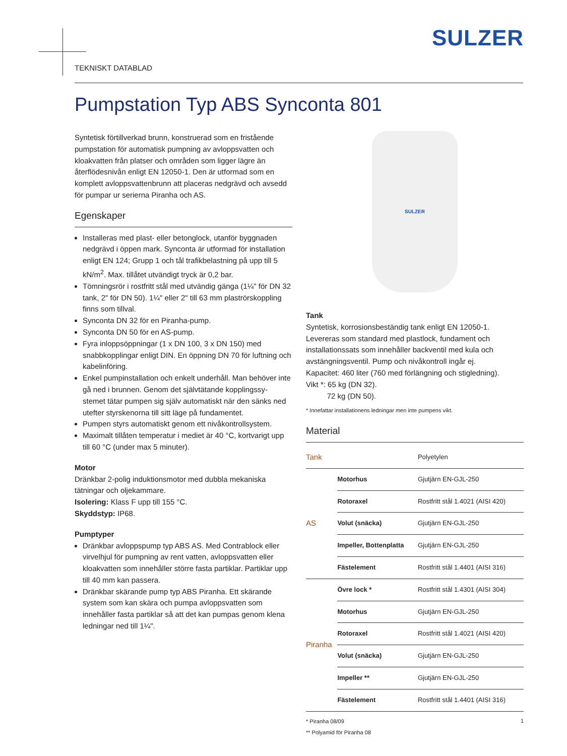SULZER
TEKNISKT DATABLAD
Pumpstation Typ ABS Synconta 801
Syntetisk förtillverkad brunn, konstruerad som en fristående pumpstation för automatisk pumpning av avloppsvatten och kloakvatten från platser och områden som ligger lägre än återflödesnivån enligt EN 12050-1. Den är utformad som en komplett avloppsvattenbrunn att placeras nedgrävd och avsedd för pumpar ur serierna Piranha och AS.
Egenskaper
Installeras med plast- eller betonglock, utanför byggnaden nedgrävd i öppen mark. Synconta är utformad för installation enligt EN 124; Grupp 1 och tål trafikbelastning på upp till 5 kN/m<sup>2</sup>. Max. tillåtet utvändigt tryck är 0,2 bar.
Tömningsrör i rostfritt stål med utvändig gänga (1¼" för DN 32 tank, 2" för DN 50). 1¼" eller 2" till 63 mm plaströrskoppling finns som tillval.
Synconta DN 32 för en Piranha-pump.
Synconta DN 50 för en AS-pump.
Fyra inloppsöppningar (1 x DN 100, 3 x DN 150) med snabbkopplingar enligt DIN. En öppning DN 70 för luftning och kabelinföring.
Enkel pumpinstallation och enkelt underhåll. Man behöver inte gå ned i brunnen. Genom det självtätande kopplingssy- stemet tätar pumpen sig själv automatiskt när den sänks ned utefter styrskenorna till sitt läge på fundamentet.
Pumpen styrs automatiskt genom ett nivåkontrollsystem.
Maximalt tillåten temperatur i mediet är 40 °C, kortvarigt upp till 60 °C (under max 5 minuter).
Motor
Dränkbar 2-polig induktionsmotor med dubbla mekaniska tätningar och oljekammare.
Isolering: Klass F upp till 155 °C.
Skyddstyp: IP68.
Pumptyper
Dränkbar avloppspump typ ABS AS. Med Contrablock eller virvelhjul för pumpning av rent vatten, avloppsvatten eller kloakvatten som innehåller större fasta partiklar. Partiklar upp till 40 mm kan passera.
Dränkbar skärande pump typ ABS Piranha. Ett skärande system som kan skära och pumpa avloppsvatten som innehåller fasta partiklar så att det kan pumpas genom klena ledningar ned till 1¼".
SULZER
Tank
Syntetisk, korrosionsbeständig tank enligt EN 12050-1. Levereras som standard med plastlock, fundament och installationssats som innehåller backventil med kula och avstängningsventil. Pump och nivåkontroll ingår ej.
Kapacitet: 460 liter (760 med förlängning och stigledning).
Vikt *: 65 kg (DN 32).
72 kg (DN 50).
* Innefattar installationens ledningar men inte pumpens vikt.
Material
| Tank | | Polyetylen |
| AS | Motorhus | Gjutjärn EN-GJL-250 |
| | Rotoraxel | Rostfritt stål 1.4021 (AISI 420) |
| | Volut (snäcka) | Gjutjärn EN-GJL-250 |
| | Impeller, Bottenplatta | Gjutjärn EN-GJL-250 |
| | Fästelement | Rostfritt stål 1.4401 (AISI 316) |
| Piranha | Övre lock * | Rostfritt stål 1.4301 (AISI 304) |
| | Motorhus | Gjutjärn EN-GJL-250 |
| | Rotoraxel | Rostfritt stål 1.4021 (AISI 420) |
| | Volut (snäcka) | Gjutjärn EN-GJL-250 |
| | Impeller ** | Gjutjärn EN-GJL-250 |
| | Fästelement | Rostfritt stål 1.4401 (AISI 316) |
* Piranha 08/09
** Polyamid för Piranha 08
1